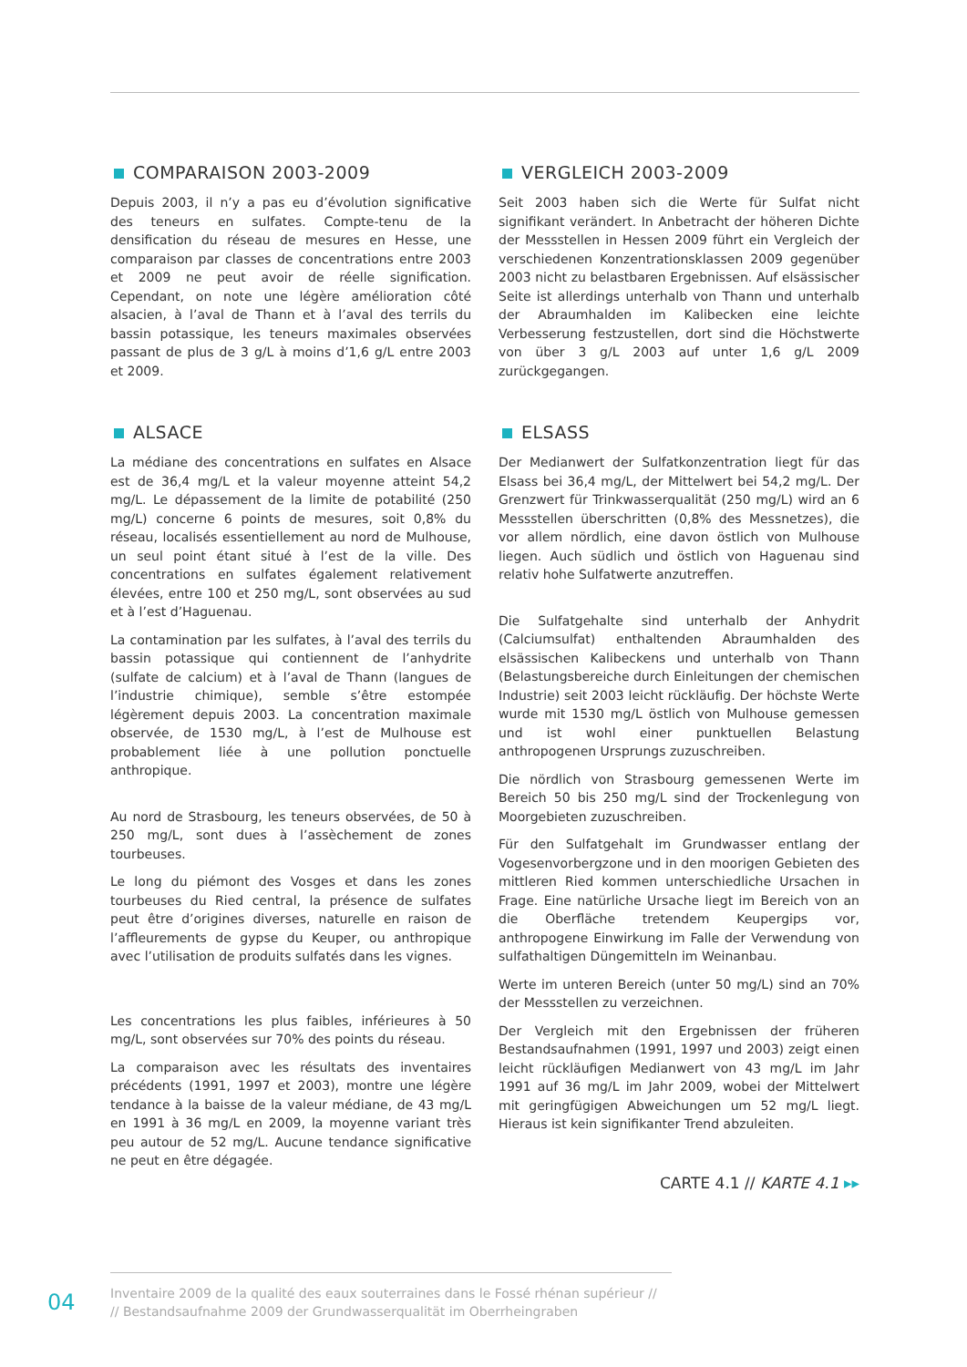COMPARAISON 2003-2009
Depuis 2003, il n’y a pas eu d’évolution significative des teneurs en sulfates. Compte-tenu de la densification du réseau de mesures en Hesse, une comparaison par classes de concentrations entre 2003 et 2009 ne peut avoir de réelle signification. Cependant, on note une légère amélioration côté alsacien, à l’aval de Thann et à l’aval des terrils du bassin potassique, les teneurs maximales observées passant de plus de 3 g/L à moins d’1,6 g/L entre 2003 et 2009.
ALSACE
La médiane des concentrations en sulfates en Alsace est de 36,4 mg/L et la valeur moyenne atteint 54,2 mg/L. Le dépassement de la limite de potabilité (250 mg/L) concerne 6 points de mesures, soit 0,8% du réseau, localisés essentiellement au nord de Mulhouse, un seul point étant situé à l’est de la ville. Des concentrations en sulfates également relativement élevées, entre 100 et 250 mg/L, sont observées au sud et à l’est d’Haguenau.
La contamination par les sulfates, à l’aval des terrils du bassin potassique qui contiennent de l’anhydrite (sulfate de calcium) et à l’aval de Thann (langues de l’industrie chimique), semble s’être estompée légèrement depuis 2003. La concentration maximale observée, de 1530 mg/L, à l’est de Mulhouse est probablement liée à une pollution ponctuelle anthropique.
Au nord de Strasbourg, les teneurs observées, de 50 à 250 mg/L, sont dues à l’assèchement de zones tourbeuses.
Le long du piémont des Vosges et dans les zones tourbeuses du Ried central, la présence de sulfates peut être d’origines diverses, naturelle en raison de l’affleurements de gypse du Keuper, ou anthropique avec l’utilisation de produits sulfatés dans les vignes.
Les concentrations les plus faibles, inférieures à 50 mg/L, sont observées sur 70% des points du réseau.
La comparaison avec les résultats des inventaires précédents (1991, 1997 et 2003), montre une légère tendance à la baisse de la valeur médiane, de 43 mg/L en 1991 à 36 mg/L en 2009, la moyenne variant très peu autour de 52 mg/L. Aucune tendance significative ne peut en être dégagée.
VERGLEICH 2003-2009
Seit 2003 haben sich die Werte für Sulfat nicht signifikant verändert. In Anbetracht der höheren Dichte der Messstellen in Hessen 2009 führt ein Vergleich der verschiedenen Konzentrationsklassen 2009 gegenüber 2003 nicht zu belastbaren Ergebnissen. Auf elsässischer Seite ist allerdings unterhalb von Thann und unterhalb der Abraumhalden im Kalibecken eine leichte Verbesserung festzustellen, dort sind die Höchstwerte von über 3 g/L 2003 auf unter 1,6 g/L 2009 zurückgegangen.
ELSASS
Der Medianwert der Sulfatkonzentration liegt für das Elsass bei 36,4 mg/L, der Mittelwert bei 54,2 mg/L. Der Grenzwert für Trinkwasserqualität (250 mg/L) wird an 6 Messstellen überschritten (0,8% des Messnetzes), die vor allem nördlich, eine davon östlich von Mulhouse liegen. Auch südlich und östlich von Haguenau sind relativ hohe Sulfatwerte anzutreffen.
Die Sulfatgehalte sind unterhalb der Anhydrit (Calciumsulfat) enthaltenden Abraumhalden des elsässischen Kalibeckens und unterhalb von Thann (Belastungsbereiche durch Einleitungen der chemischen Industrie) seit 2003 leicht rückläufig. Der höchste Werte wurde mit 1530 mg/L östlich von Mulhouse gemessen und ist wohl einer punktuellen Belastung anthropogenen Ursprungs zuzuschreiben.
Die nördlich von Strasbourg gemessenen Werte im Bereich 50 bis 250 mg/L sind der Trockenlegung von Moorgebieten zuzuschreiben.
Für den Sulfatgehalt im Grundwasser entlang der Vogesenvorbergzone und in den moorigen Gebieten des mittleren Ried kommen unterschiedliche Ursachen in Frage. Eine natürliche Ursache liegt im Bereich von an die Oberfläche tretendem Keupergips vor, anthropogene Einwirkung im Falle der Verwendung von sulfathaltigen Düngemitteln im Weinanbau.
Werte im unteren Bereich (unter 50 mg/L) sind an 70% der Messstellen zu verzeichnen.
Der Vergleich mit den Ergebnissen der früheren Bestandsaufnahmen (1991, 1997 und 2003) zeigt einen leicht rückläufigen Medianwert von 43 mg/L im Jahr 1991 auf 36 mg/L im Jahr 2009, wobei der Mittelwert mit geringfügigen Abweichungen um 52 mg/L liegt. Hieraus ist kein signifikanter Trend abzuleiten.
CARTE 4.1 // KARTE 4.1 ▸▸
04
Inventaire 2009 de la qualité des eaux souterraines dans le Fossé rhénan supérieur //
// Bestandsaufnahme 2009 der Grundwasserqualität im Oberrheingraben